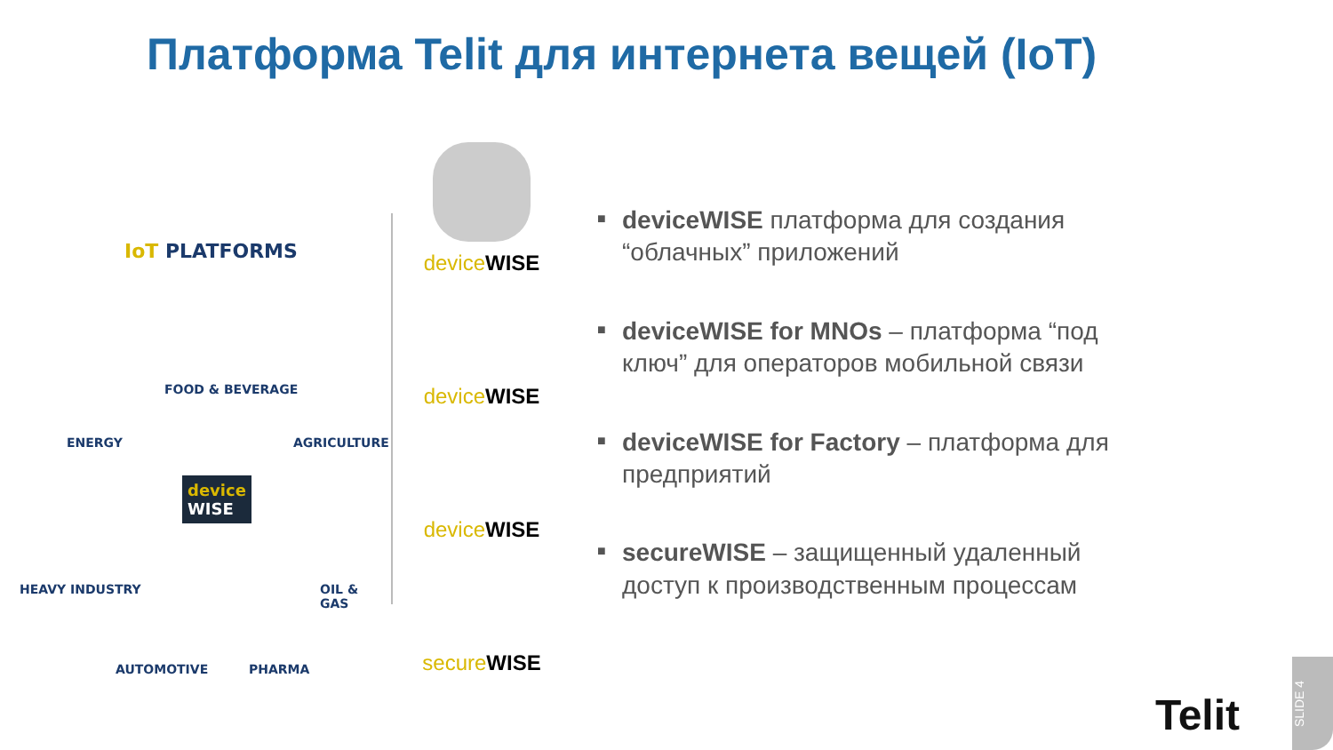Платформа Telit для интернета вещей (IoT)
IoT PLATFORMS
FOOD & BEVERAGE
ENERGY AGRICULTURE
device
WISE
HEAVY INDUSTRY OIL & GAS
AUTOMOTIVE PHARMA
device WISE
device WISE
device WISE
secure WISE
■ deviceWISE платформа для создания “облачных” приложений
■ deviceWISE for MNOs – платформа “под ключ” для операторов мобильной связи
■ deviceWISE for Factory – платформа для предприятий
■ secureWISE – защищенный удаленный доступ к производственным процессам
Telit
SLIDE 4